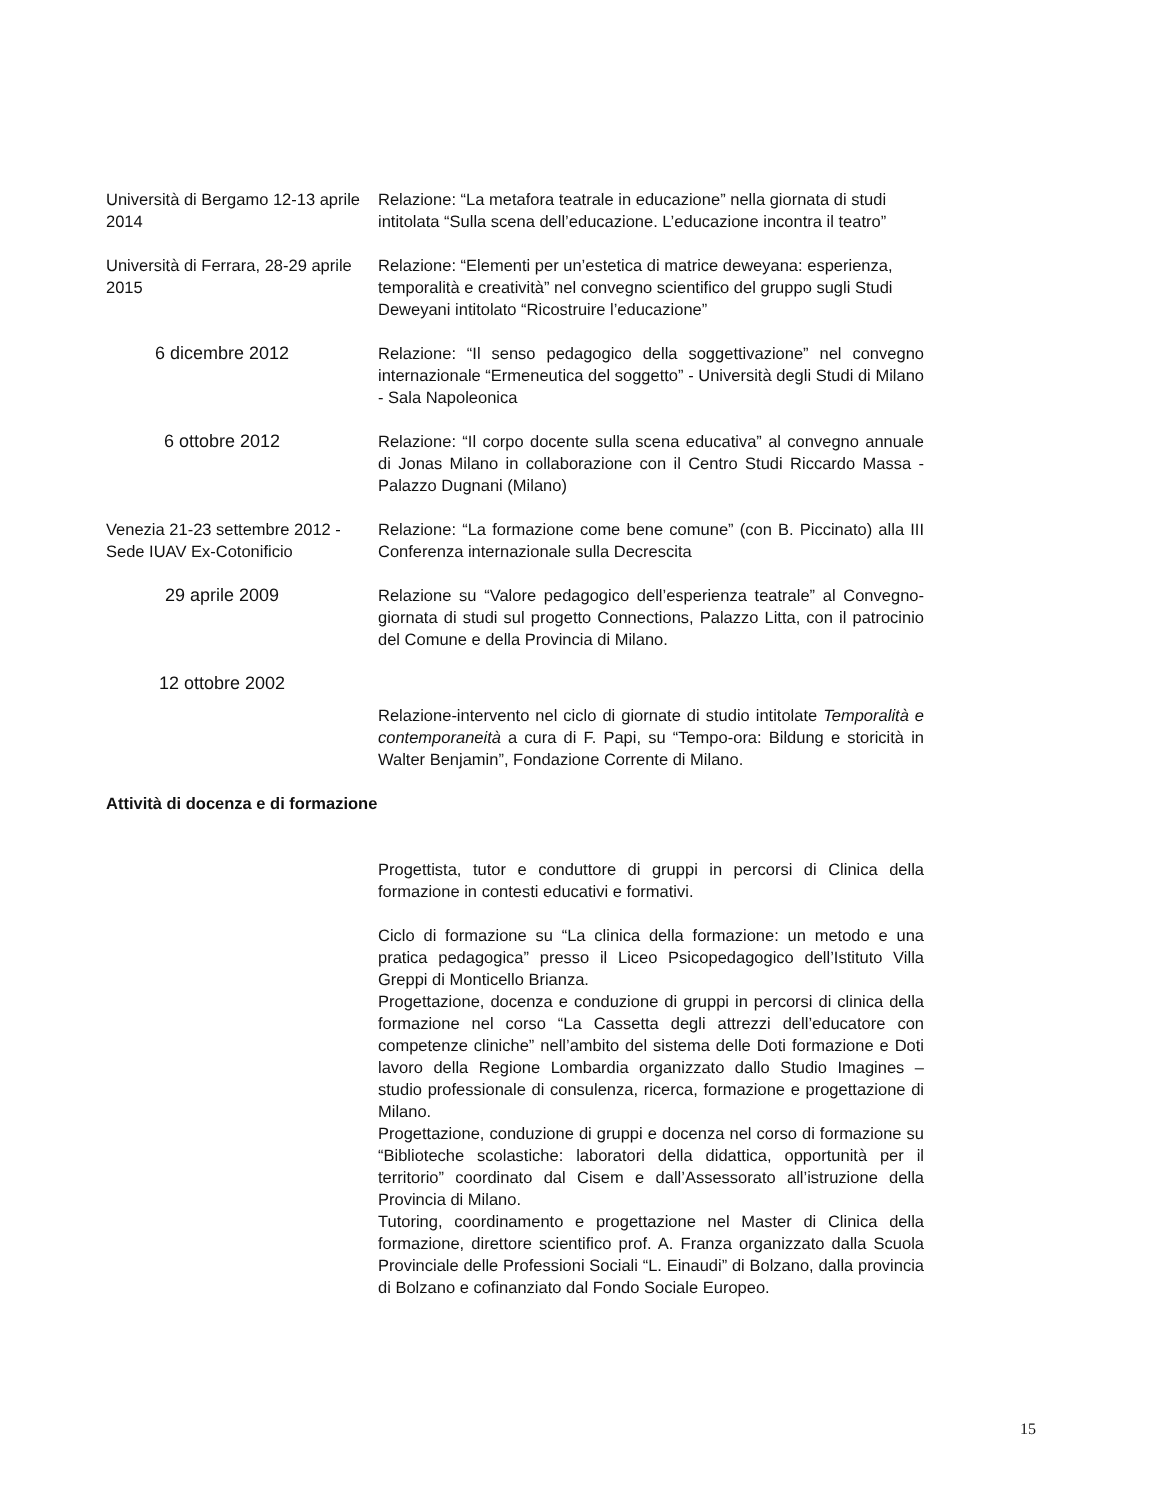Università di Bergamo 12-13 aprile 2014
Relazione: “La metafora teatrale in educazione” nella giornata di studi intitolata “Sulla scena dell’educazione. L’educazione incontra il teatro”
Università di Ferrara, 28-29 aprile 2015
Relazione: “Elementi per un’estetica di matrice deweyana: esperienza, temporalità e creatività” nel convegno scientifico del gruppo sugli Studi Deweyani intitolato “Ricostruire l’educazione”
6 dicembre 2012 Relazione: “Il senso pedagogico della soggettivazione” nel convegno internazionale “Ermeneutica del soggetto” - Università degli Studi di Milano - Sala Napoleonica
6 ottobre 2012 Relazione: “Il corpo docente sulla scena educativa” al convegno annuale di Jonas Milano in collaborazione con il Centro Studi Riccardo Massa - Palazzo Dugnani (Milano)
Venezia 21-23 settembre 2012 - Sede IUAV Ex-Cotonificio
Relazione: “La formazione come bene comune” (con B. Piccinato) alla III Conferenza internazionale sulla Decrescita
29 aprile 2009 Relazione su “Valore pedagogico dell’esperienza teatrale” al Convegno-giornata di studi sul progetto Connections, Palazzo Litta, con il patrocinio del Comune e della Provincia di Milano.
12 ottobre 2002
Relazione-intervento nel ciclo di giornate di studio intitolate Temporalità e contemporaneità a cura di F. Papi, su “Tempo-ora: Bildung e storicità in Walter Benjamin”, Fondazione Corrente di Milano.
Attività di docenza e di formazione
Progettista, tutor e conduttore di gruppi in percorsi di Clinica della formazione in contesti educativi e formativi.
Ciclo di formazione su “La clinica della formazione: un metodo e una pratica pedagogica” presso il Liceo Psicopedagogico dell’Istituto Villa Greppi di Monticello Brianza.
Progettazione, docenza e conduzione di gruppi in percorsi di clinica della formazione nel corso “La Cassetta degli attrezzi dell’educatore con competenze cliniche” nell’ambito del sistema delle Doti formazione e Doti lavoro della Regione Lombardia organizzato dallo Studio Imagines – studio professionale di consulenza, ricerca, formazione e progettazione di Milano.
Progettazione, conduzione di gruppi e docenza nel corso di formazione su “Biblioteche scolastiche: laboratori della didattica, opportunità per il territorio” coordinato dal Cisem e dall’Assessorato all’istruzione della Provincia di Milano.
Tutoring, coordinamento e progettazione nel Master di Clinica della formazione, direttore scientifico prof. A. Franza organizzato dalla Scuola Provinciale delle Professioni Sociali “L. Einaudi” di Bolzano, dalla provincia di Bolzano e cofinanziato dal Fondo Sociale Europeo.
15